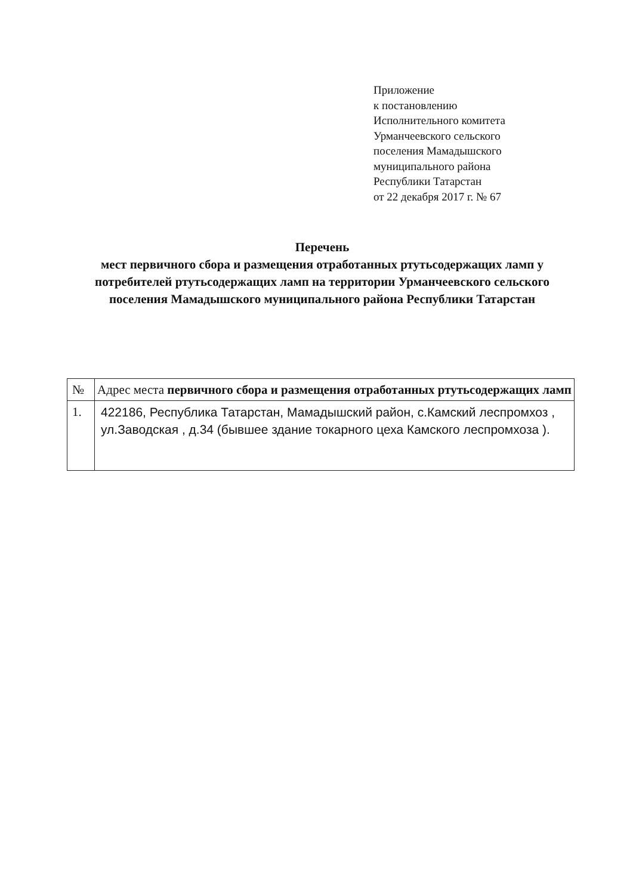Приложение
к постановлению
Исполнительного комитета
Урманчеевского сельского
поселения Мамадышского
муниципального района
Республики Татарстан
от 22 декабря 2017 г. № 67
Перечень
мест первичного сбора и размещения отработанных ртутьсодержащих ламп у потребителей ртутьсодержащих ламп на территории Урманчеевского сельского поселения Мамадышского муниципального района Республики Татарстан
| № | Адрес места первичного сбора и размещения отработанных ртутьсодержащих ламп |
| --- | --- |
| 1. | 422186, Республика Татарстан, Мамадышский район, с.Камский леспромхоз , ул.Заводская , д.34 (бывшее здание токарного цеха Камского леспромхоза ). |